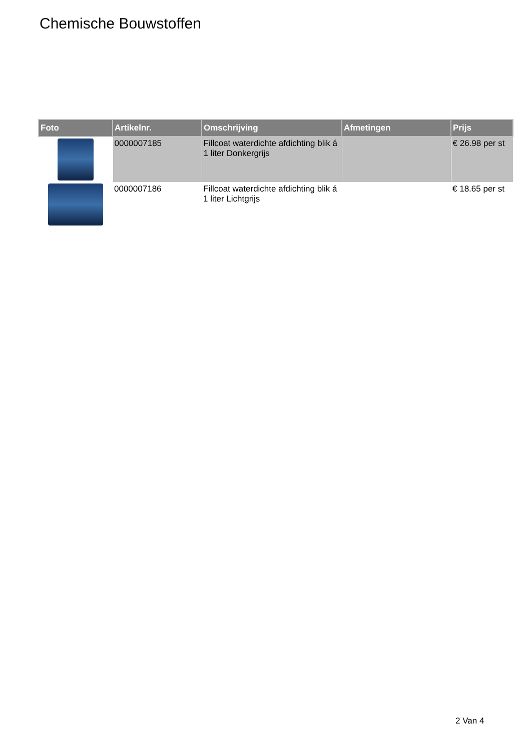Chemische Bouwstoffen
| Foto | Artikelnr. | Omschrijving | Afmetingen | Prijs |
| --- | --- | --- | --- | --- |
| | 0000007185 | Fillcoat waterdichte afdichting blik á 1 liter Donkergrijs | | € 26.98 per st |
| | 0000007186 | Fillcoat waterdichte afdichting blik á 1 liter Lichtgrijs | | € 18.65 per st |
2 Van 4